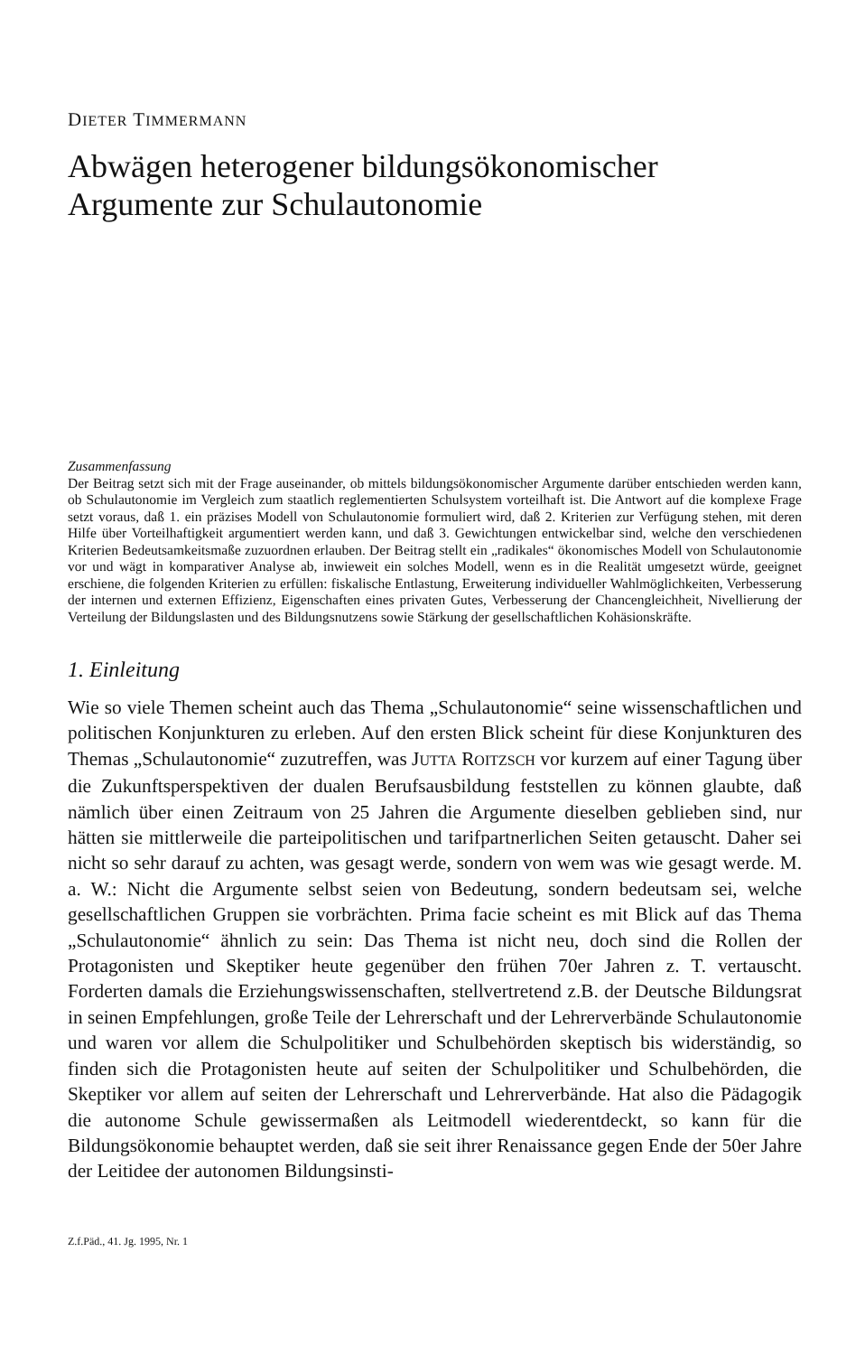DIETER TIMMERMANN
Abwägen heterogener bildungsökonomischer Argumente zur Schulautonomie
Zusammenfassung
Der Beitrag setzt sich mit der Frage auseinander, ob mittels bildungsökonomischer Argumente darüber entschieden werden kann, ob Schulautonomie im Vergleich zum staatlich reglementierten Schulsystem vorteilhaft ist. Die Antwort auf die komplexe Frage setzt voraus, daß 1. ein präzises Modell von Schulautonomie formuliert wird, daß 2. Kriterien zur Verfügung stehen, mit deren Hilfe über Vorteilhaftigkeit argumentiert werden kann, und daß 3. Gewichtungen entwickelbar sind, welche den verschiedenen Kriterien Bedeutsamkeitsmaße zuzuordnen erlauben. Der Beitrag stellt ein „radikales“ ökonomisches Modell von Schulautonomie vor und wägt in komparativer Analyse ab, inwieweit ein solches Modell, wenn es in die Realität umgesetzt würde, geeignet erschiene, die folgenden Kriterien zu erfüllen: fiskalische Entlastung, Erweiterung individueller Wahlmöglichkeiten, Verbesserung der internen und externen Effizienz, Eigenschaften eines privaten Gutes, Verbesserung der Chancengleichheit, Nivellierung der Verteilung der Bildungslasten und des Bildungsnutzens sowie Stärkung der gesellschaftlichen Kohäsionskräfte.
1. Einleitung
Wie so viele Themen scheint auch das Thema „Schulautonomie“ seine wissenschaftlichen und politischen Konjunkturen zu erleben. Auf den ersten Blick scheint für diese Konjunkturen des Themas „Schulautonomie“ zuzutreffen, was JUTTA ROITZSCH vor kurzem auf einer Tagung über die Zukunftsperspektiven der dualen Berufsausbildung feststellen zu können glaubte, daß nämlich über einen Zeitraum von 25 Jahren die Argumente dieselben geblieben sind, nur hätten sie mittlerweile die parteipolitischen und tarifpartnerlichen Seiten getauscht. Daher sei nicht so sehr darauf zu achten, was gesagt werde, sondern von wem was wie gesagt werde. M. a. W.: Nicht die Argumente selbst seien von Bedeutung, sondern bedeutsam sei, welche gesellschaftlichen Gruppen sie vorbrächten. Prima facie scheint es mit Blick auf das Thema „Schulautonomie“ ähnlich zu sein: Das Thema ist nicht neu, doch sind die Rollen der Protagonisten und Skeptiker heute gegenüber den frühen 70er Jahren z. T. vertauscht. Forderten damals die Erziehungswissenschaften, stellvertretend z.B. der Deutsche Bildungsrat in seinen Empfehlungen, große Teile der Lehrerschaft und der Lehrerverbände Schulautonomie und waren vor allem die Schulpolitiker und Schulbehörden skeptisch bis widerständig, so finden sich die Protagonisten heute auf seiten der Schulpolitiker und Schulbehörden, die Skeptiker vor allem auf seiten der Lehrerschaft und Lehrerverbände. Hat also die Pädagogik die autonome Schule gewissermaßen als Leitmodell wiederentdeckt, so kann für die Bildungsökonomie behauptet werden, daß sie seit ihrer Renaissance gegen Ende der 50er Jahre der Leitidee der autonomen Bildungsinsti-
Z.f.Päd., 41. Jg. 1995, Nr. 1